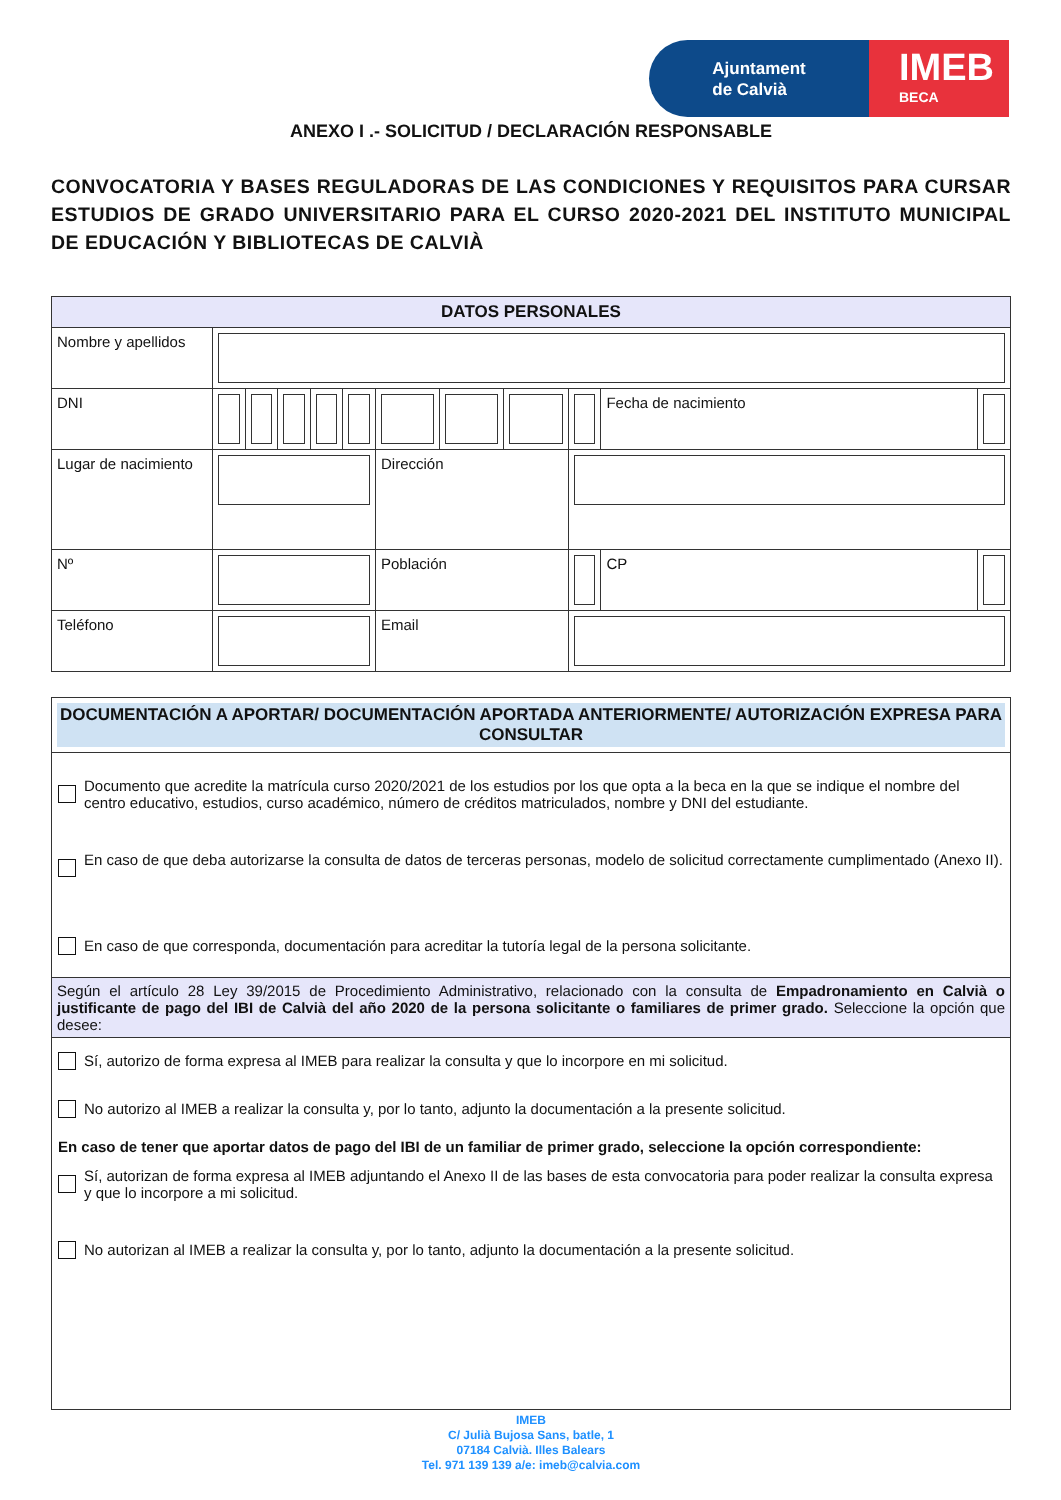Ajuntament
de Calvià
IMEB
BECA
ANEXO I .- SOLICITUD / DECLARACIÓN RESPONSABLE
CONVOCATORIA Y BASES REGULADORAS DE LAS CONDICIONES Y REQUISITOS PARA CURSAR ESTUDIOS DE GRADO UNIVERSITARIO PARA EL CURSO 2020-2021 DEL INSTITUTO MUNICIPAL DE EDUCACIÓN Y BIBLIOTECAS DE CALVIÀ
| DATOS PERSONALES | | | | | | | | | | | | |
| --- | --- | --- | --- | --- | --- | --- | --- | --- | --- | --- | --- | --- |
| Nombre y apellidos | | | | | | | | | | | | |
| DNI | | | | | | | | | | Fecha de nacimiento | | |
| Lugar de nacimiento | | | | | | Dirección | | | | | | |
| Nº | | | | | | Población | | | | | CP | |
| Teléfono | | | | | | Email | | | | | | |
DOCUMENTACIÓN A APORTAR/ DOCUMENTACIÓN APORTADA ANTERIORMENTE/ AUTORIZACIÓN EXPRESA PARA CONSULTAR
Documento que acredite la matrícula curso 2020/2021 de los estudios por los que opta a la beca en la que se indique el nombre del centro educativo, estudios, curso académico, número de créditos matriculados, nombre y DNI del estudiante.
En caso de que deba autorizarse la consulta de datos de terceras personas, modelo de solicitud correctamente cumplimentado (Anexo II).
En caso de que corresponda, documentación para acreditar la tutoría legal de la persona solicitante.
Según el artículo 28 Ley 39/2015 de Procedimiento Administrativo, relacionado con la consulta de Empadronamiento en Calvià o justificante de pago del IBI de Calvià del año 2020 de la persona solicitante o familiares de primer grado. Seleccione la opción que desee:
Sí, autorizo de forma expresa al IMEB para realizar la consulta y que lo incorpore en mi solicitud.
No autorizo al IMEB a realizar la consulta y, por lo tanto, adjunto la documentación a la presente solicitud.
En caso de tener que aportar datos de pago del IBI de un familiar de primer grado, seleccione la opción correspondiente:
Sí, autorizan de forma expresa al IMEB adjuntando el Anexo II de las bases de esta convocatoria para poder realizar la consulta expresa y que lo incorpore a mi solicitud.
No autorizan al IMEB a realizar la consulta y, por lo tanto, adjunto la documentación a la presente solicitud.
IMEB
C/ Julià Bujosa Sans, batle, 1
07184 Calvià. Illes Balears
Tel. 971 139 139 a/e: imeb@calvia.com